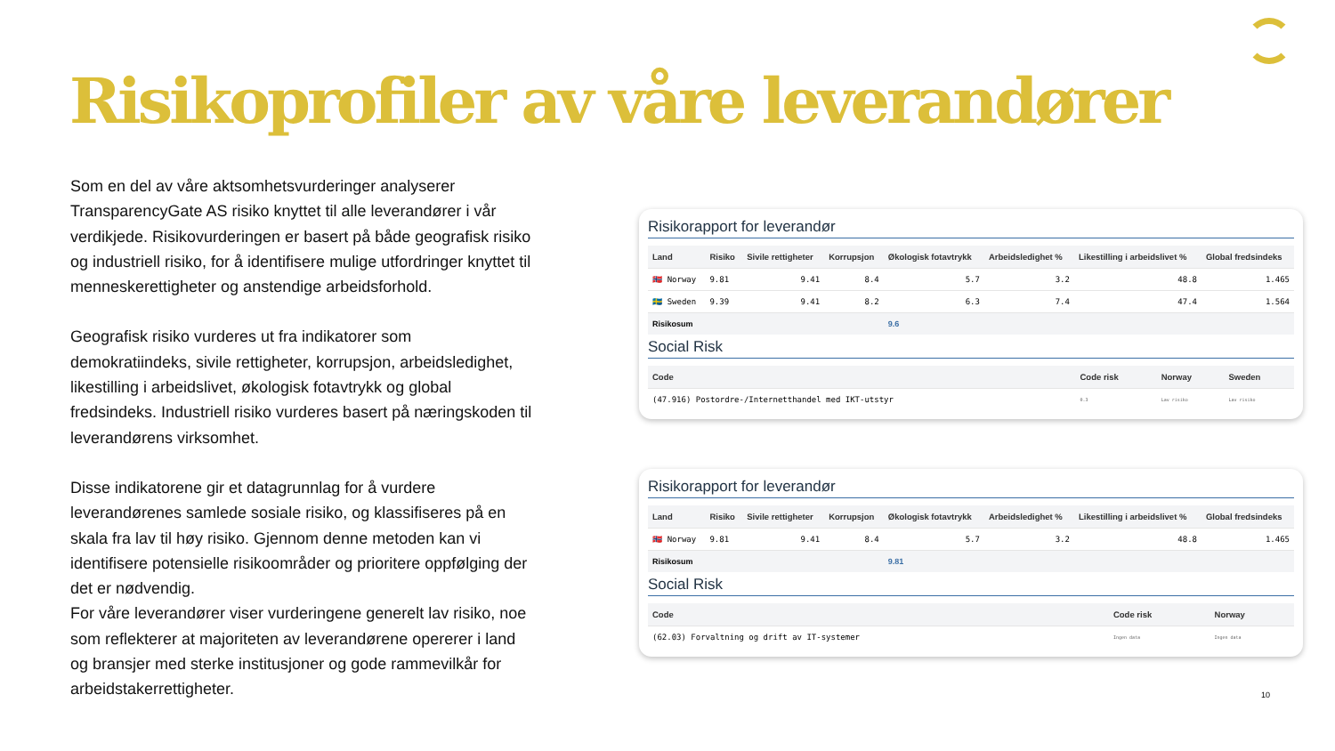Risikoprofiler av våre leverandører
Som en del av våre aktsomhetsvurderinger analyserer TransparencyGate AS risiko knyttet til alle leverandører i vår verdikjede. Risikovurderingen er basert på både geografisk risiko og industriell risiko, for å identifisere mulige utfordringer knyttet til menneskerettigheter og anstendige arbeidsforhold.
Geografisk risiko vurderes ut fra indikatorer som demokratiindeks, sivile rettigheter, korrupsjon, arbeidsledighet, likestilling i arbeidslivet, økologisk fotavtrykk og global fredsindeks. Industriell risiko vurderes basert på næringskoden til leverandørens virksomhet.
Disse indikatorene gir et datagrunnlag for å vurdere leverandørenes samlede sosiale risiko, og klassifiseres på en skala fra lav til høy risiko. Gjennom denne metoden kan vi identifisere potensielle risikoområder og prioritere oppfølging der det er nødvendig.
For våre leverandører viser vurderingene generelt lav risiko, noe som reflekterer at majoriteten av leverandørene opererer i land og bransjer med sterke institusjoner og gode rammevilkår for arbeidstakerrettigheter.
Risikorapport for leverandør
| Land | Risiko | Sivile rettigheter | Korrupsjon | Økologisk fotavtrykk | Arbeidsledighet % | Likestilling i arbeidslivet % | Global fredsindeks |
| --- | --- | --- | --- | --- | --- | --- | --- |
| 🇳🇴 Norway | 9.81 | 9.41 | 8.4 | 5.7 | 3.2 | 48.8 | 1.465 |
| 🇸🇪 Sweden | 9.39 | 9.41 | 8.2 | 6.3 | 7.4 | 47.4 | 1.564 |
| Risikosum | | | | 9.6 | | | |
Social Risk
| Code | Code risk | Norway | Sweden |
| --- | --- | --- | --- |
| (47.916) Postordre-/Internetthandel med IKT-utstyr | 0.3 | Lav risiko | Lav risiko |
Risikorapport for leverandør
| Land | Risiko | Sivile rettigheter | Korrupsjon | Økologisk fotavtrykk | Arbeidsledighet % | Likestilling i arbeidslivet % | Global fredsindeks |
| --- | --- | --- | --- | --- | --- | --- | --- |
| 🇳🇴 Norway | 9.81 | 9.41 | 8.4 | 5.7 | 3.2 | 48.8 | 1.465 |
| Risikosum | | | | 9.81 | | | |
Social Risk
| Code | Code risk | Norway |
| --- | --- | --- |
| (62.03) Forvaltning og drift av IT-systemer | Ingen data | Ingen data |
10